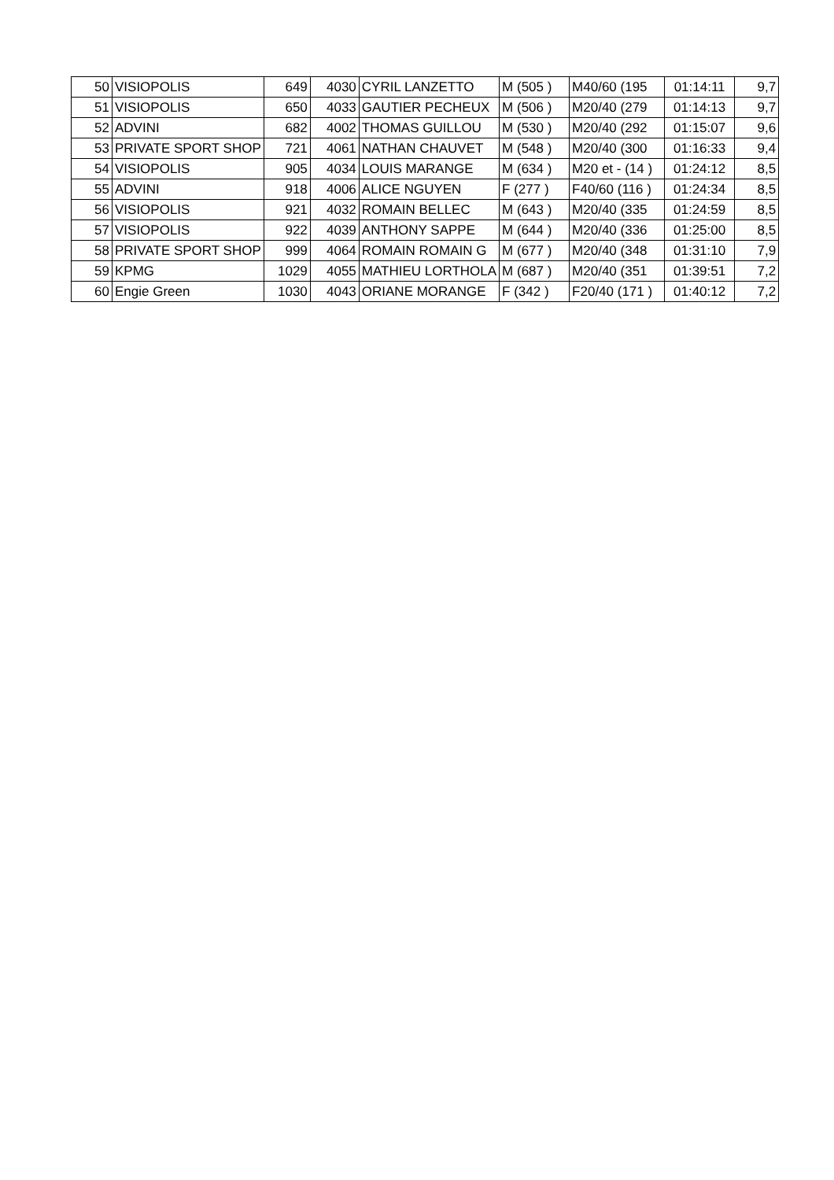| 50 | VISIOPOLIS | 649 | 4030 | CYRIL LANZETTO | M (505 ) | M40/60 (195 | 01:14:11 | 9,7 |
| 51 | VISIOPOLIS | 650 | 4033 | GAUTIER PECHEUX | M (506 ) | M20/40 (279 | 01:14:13 | 9,7 |
| 52 | ADVINI | 682 | 4002 | THOMAS GUILLOU | M (530 ) | M20/40 (292 | 01:15:07 | 9,6 |
| 53 | PRIVATE SPORT SHOP | 721 | 4061 | NATHAN CHAUVET | M (548 ) | M20/40 (300 | 01:16:33 | 9,4 |
| 54 | VISIOPOLIS | 905 | 4034 | LOUIS MARANGE | M (634 ) | M20 et - (14 ) | 01:24:12 | 8,5 |
| 55 | ADVINI | 918 | 4006 | ALICE NGUYEN | F (277 ) | F40/60 (116 ) | 01:24:34 | 8,5 |
| 56 | VISIOPOLIS | 921 | 4032 | ROMAIN BELLEC | M (643 ) | M20/40 (335 | 01:24:59 | 8,5 |
| 57 | VISIOPOLIS | 922 | 4039 | ANTHONY SAPPE | M (644 ) | M20/40 (336 | 01:25:00 | 8,5 |
| 58 | PRIVATE SPORT SHOP | 999 | 4064 | ROMAIN ROMAIN G | M (677 ) | M20/40 (348 | 01:31:10 | 7,9 |
| 59 | KPMG | 1029 | 4055 | MATHIEU LORTHOLA | M (687 ) | M20/40 (351 | 01:39:51 | 7,2 |
| 60 | Engie Green | 1030 | 4043 | ORIANE MORANGE | F (342 ) | F20/40 (171 ) | 01:40:12 | 7,2 |